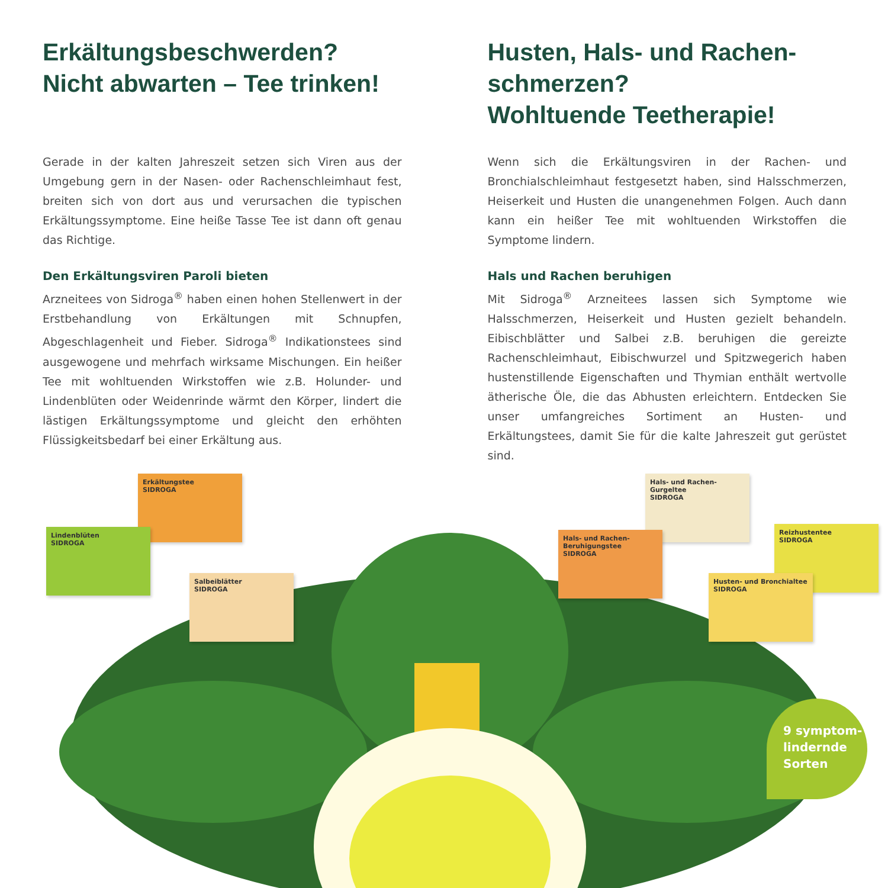Erkältungsbeschwerden?
Nicht abwarten – Tee trinken!
Gerade in der kalten Jahreszeit setzen sich Viren aus der Umgebung gern in der Nasen- oder Rachenschleimhaut fest, breiten sich von dort aus und verursachen die typischen Erkältungssymptome. Eine heiße Tasse Tee ist dann oft genau das Richtige.
Den Erkältungsviren Paroli bieten
Arzneitees von Sidroga<sup>®</sup> haben einen hohen Stellenwert in der Erstbehandlung von Erkältungen mit Schnupfen, Abgeschlagenheit und Fieber. Sidroga<sup>®</sup> Indikationstees sind ausgewogene und mehrfach wirksame Mischungen. Ein heißer Tee mit wohltuenden Wirkstoffen wie z.B. Holunder- und Lindenblüten oder Weidenrinde wärmt den Körper, lindert die lästigen Erkältungssymptome und gleicht den erhöhten Flüssigkeitsbedarf bei einer Erkältung aus.
Husten, Hals- und Rachen-
schmerzen?
Wohltuende Teetherapie!
Wenn sich die Erkältungsviren in der Rachen- und Bronchialschleimhaut festgesetzt haben, sind Halsschmerzen, Heiserkeit und Husten die unangenehmen Folgen. Auch dann kann ein heißer Tee mit wohltuenden Wirkstoffen die Symptome lindern.
Hals und Rachen beruhigen
Mit Sidroga<sup>®</sup> Arzneitees lassen sich Symptome wie Halsschmerzen, Heiserkeit und Husten gezielt behandeln. Eibischblätter und Salbei z.B. beruhigen die gereizte Rachenschleimhaut, Eibischwurzel und Spitzwegerich haben hustenstillende Eigenschaften und Thymian enthält wertvolle ätherische Öle, die das Abhusten erleichtern. Entdecken Sie unser umfangreiches Sortiment an Husten- und Erkältungstees, damit Sie für die kalte Jahreszeit gut gerüstet sind.
Erkältungstee
SIDROGA
Lindenblüten
SIDROGA
Salbeiblätter
SIDROGA
Hals- und Rachen-Gurgeltee
SIDROGA
Hals- und Rachen-Beruhigungstee
SIDROGA
Reizhustentee
SIDROGA
Husten- und Bronchialtee
SIDROGA
9 symptom-
lindernde
Sorten